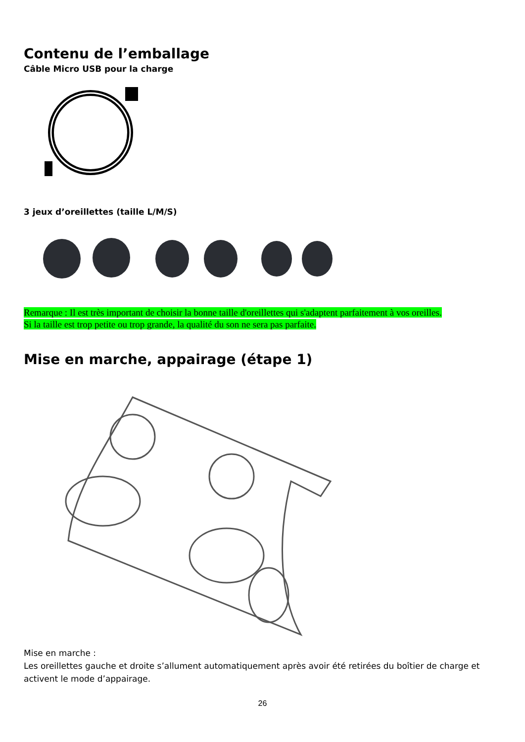Contenu de l’emballage
Câble Micro USB pour la charge
3 jeux d’oreillettes (taille L/M/S)
Remarque : Il est très important de choisir la bonne taille d'oreillettes qui s'adaptent parfaitement à vos oreilles.
Si la taille est trop petite ou trop grande, la qualité du son ne sera pas parfaite.
Mise en marche, appairage (étape 1)
Mise en marche :
Les oreillettes gauche et droite s’allument automatiquement après avoir été retirées du boîtier de charge et activent le mode d’appairage.
26